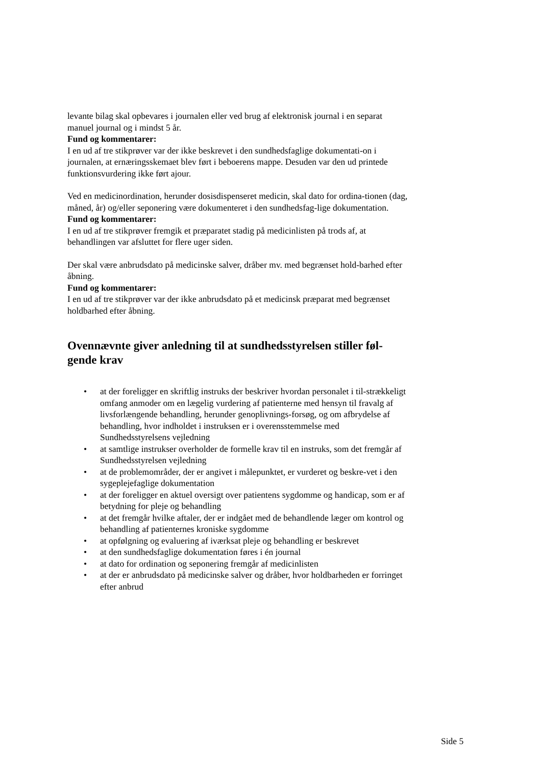levante bilag skal opbevares i journalen eller ved brug af elektronisk journal i en separat manuel journal og i mindst 5 år.
Fund og kommentarer:
I en ud af tre stikprøver var der ikke beskrevet i den sundhedsfaglige dokumentati-on i journalen, at ernæringsskemaet blev ført i beboerens mappe. Desuden var den ud printede funktionsvurdering ikke ført ajour.
Ved en medicinordination, herunder dosisdispenseret medicin, skal dato for ordina-tionen (dag, måned, år) og/eller seponering være dokumenteret i den sundhedsfag-lige dokumentation.
Fund og kommentarer:
I en ud af tre stikprøver fremgik et præparatet stadig på medicinlisten på trods af, at behandlingen var afsluttet for flere uger siden.
Der skal være anbrudsdato på medicinske salver, dråber mv. med begrænset hold-barhed efter åbning.
Fund og kommentarer:
I en ud af tre stikprøver var der ikke anbrudsdato på et medicinsk præparat med begrænset holdbarhed efter åbning.
Ovennævnte giver anledning til at sundhedsstyrelsen stiller føl-gende krav
• at der foreligger en skriftlig instruks der beskriver hvordan personalet i til-strækkeligt omfang anmoder om en lægelig vurdering af patienterne med hensyn til fravalg af livsforlængende behandling, herunder genoplivnings-forsøg, og om afbrydelse af behandling, hvor indholdet i instruksen er i overensstemmelse med Sundhedsstyrelsens vejledning
• at samtlige instrukser overholder de formelle krav til en instruks, som det fremgår af Sundhedsstyrelsen vejledning
• at de problemområder, der er angivet i målepunktet, er vurderet og beskre-vet i den sygeplejefaglige dokumentation
• at der foreligger en aktuel oversigt over patientens sygdomme og handicap, som er af betydning for pleje og behandling
• at det fremgår hvilke aftaler, der er indgået med de behandlende læger om kontrol og behandling af patienternes kroniske sygdomme
• at opfølgning og evaluering af iværksat pleje og behandling er beskrevet
• at den sundhedsfaglige dokumentation føres i én journal
• at dato for ordination og seponering fremgår af medicinlisten
• at der er anbrudsdato på medicinske salver og dråber, hvor holdbarheden er forringet efter anbrud
Side 5